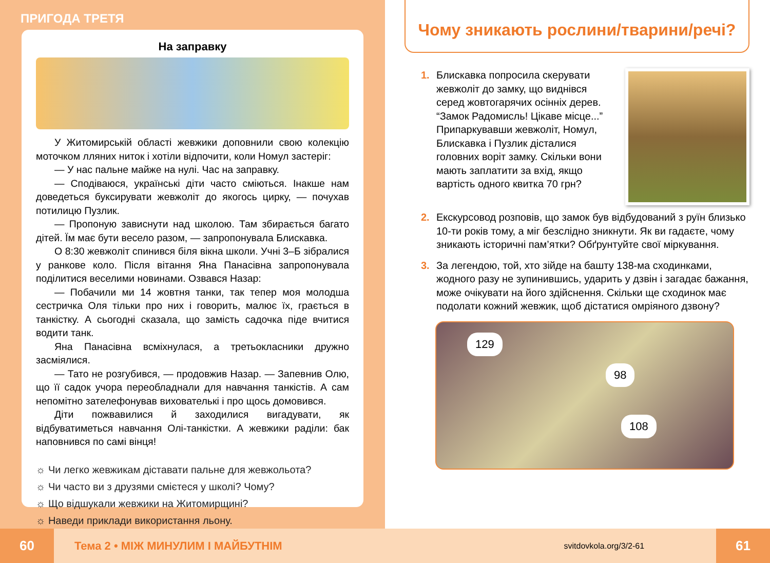ПРИГОДА ТРЕТЯ
На заправку
У Житомирській області жевжики доповнили свою колекцію моточком лляних ниток і хотіли відпочити, коли Номул застеріг:
— У нас пальне майже на нулі. Час на заправку.
— Сподіваюся, українські діти часто сміються. Інакше нам доведеться буксирувати жевжоліт до якогось цирку, — почухав потилицю Пузлик.
— Пропоную зависнути над школою. Там збирається багато дітей. Їм має бути весело разом, — запропонувала Блискавка.
О 8:30 жевжоліт спинився біля вікна школи. Учні 3–Б зібралися у ранкове коло. Після вітання Яна Панасівна запропонувала поділитися веселими новинами. Озвався Назар:
— Побачили ми 14 жовтня танки, так тепер моя молодша сестричка Оля тільки про них і говорить, малює їх, грається в танкістку. А сьогодні сказала, що замість садочка піде вчитися водити танк.
Яна Панасівна всміхнулася, а третьокласники дружно засміялися.
— Тато не розгубився, — продовжив Назар. — Запевнив Олю, що її садок учора переобладнали для навчання танкістів. А сам непомітно зателефонував вихователькі і про щось домовився.
Діти пожвавилися й заходилися вигадувати, як відбуватиметься навчання Олі-танкістки. А жевжики раділи: бак наповнився по самі вінця!
☼ Чи легко жевжикам діставати пальне для жевжольота?
☼ Чи часто ви з друзями смієтеся у школі? Чому?
☼ Що відшукали жевжики на Житомирщині?
☼ Наведи приклади використання льону.
Чому зникають рослини/тварини/речі?
1. Блискавка попросила скерувати жевжоліт до замку, що виднівся серед жовтогарячих осінніх дерев. “Замок Радомисль! Цікаве місце...” Припаркувавши жевжоліт, Номул, Блискавка і Пузлик дісталися головних воріт замку. Скільки вони мають заплатити за вхід, якщо вартість одного квитка 70 грн?
2. Екскурсовод розповів, що замок був відбудований з руїн близько 10-ти років тому, а міг безслідно зникнути. Як ви гадаєте, чому зникають історичні пам’ятки? Обґрунтуйте свої міркування.
3. За легендою, той, хто зійде на башту 138-ма сходинками, жодного разу не зупинившись, ударить у дзвін і загадає бажання, може очікувати на його здійснення. Скільки ще сходинок має подолати кожний жевжик, щоб дістатися омріяного дзвону?
129
98
108
60 Тема 2 • МІЖ МИНУЛИМ І МАЙБУТНІМ svitdovkola.org/3/2-61 61